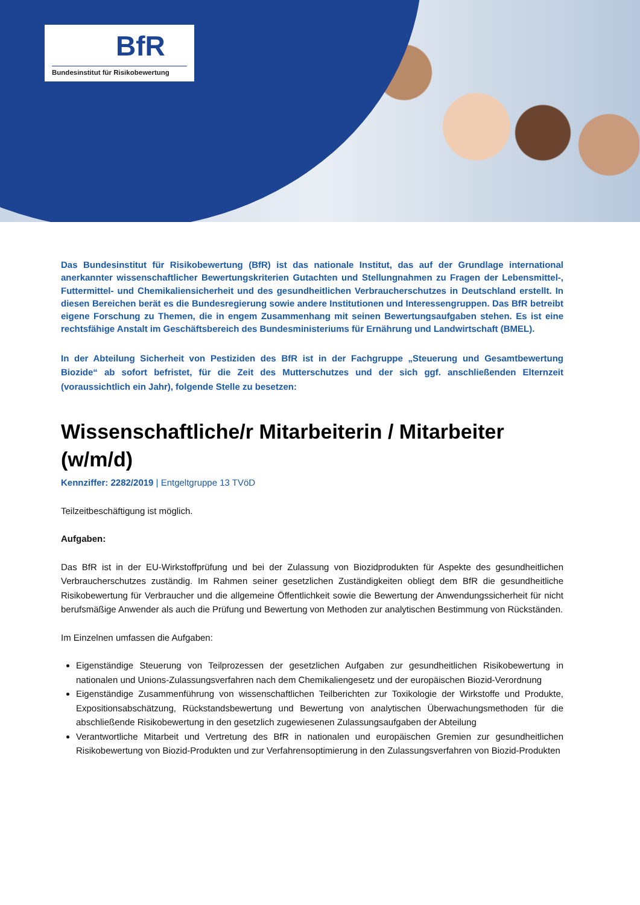BfR
Bundesinstitut für Risikobewertung
Das Bundesinstitut für Risikobewertung (BfR) ist das nationale Institut, das auf der Grundlage international anerkannter wissenschaftlicher Bewertungskriterien Gutachten und Stellungnahmen zu Fragen der Lebensmittel-, Futtermittel- und Chemikaliensicherheit und des gesundheitlichen Verbraucherschutzes in Deutschland erstellt. In diesen Bereichen berät es die Bundesregierung sowie andere Institutionen und Interessengruppen. Das BfR betreibt eigene Forschung zu Themen, die in engem Zusammenhang mit seinen Bewertungsaufgaben stehen. Es ist eine rechtsfähige Anstalt im Geschäftsbereich des Bundesministeriums für Ernährung und Landwirtschaft (BMEL).
In der Abteilung Sicherheit von Pestiziden des BfR ist in der Fachgruppe „Steuerung und Gesamtbewertung Biozide“ ab sofort befristet, für die Zeit des Mutterschutzes und der sich ggf. anschließenden Elternzeit (voraussichtlich ein Jahr), folgende Stelle zu besetzen:
Wissenschaftliche/r Mitarbeiterin / Mitarbeiter (w/m/d)
Kennziffer: 2282/2019 | Entgeltgruppe 13 TVöD
Teilzeitbeschäftigung ist möglich.
Aufgaben:
Das BfR ist in der EU-Wirkstoffprüfung und bei der Zulassung von Biozidprodukten für Aspekte des gesundheitlichen Verbraucherschutzes zuständig. Im Rahmen seiner gesetzlichen Zuständigkeiten obliegt dem BfR die gesundheitliche Risikobewertung für Verbraucher und die allgemeine Öffentlichkeit sowie die Bewertung der Anwendungssicherheit für nicht berufsmäßige Anwender als auch die Prüfung und Bewertung von Methoden zur analytischen Bestimmung von Rückständen.
Im Einzelnen umfassen die Aufgaben:
Eigenständige Steuerung von Teilprozessen der gesetzlichen Aufgaben zur gesundheitlichen Risikobewertung in nationalen und Unions-Zulassungsverfahren nach dem Chemikaliengesetz und der europäischen Biozid-Verordnung
Eigenständige Zusammenführung von wissenschaftlichen Teilberichten zur Toxikologie der Wirkstoffe und Produkte, Expositionsabschätzung, Rückstandsbewertung und Bewertung von analytischen Überwachungsmethoden für die abschließende Risikobewertung in den gesetzlich zugewiesenen Zulassungsaufgaben der Abteilung
Verantwortliche Mitarbeit und Vertretung des BfR in nationalen und europäischen Gremien zur gesundheitlichen Risikobewertung von Biozid-Produkten und zur Verfahrensoptimierung in den Zulassungsverfahren von Biozid-Produkten